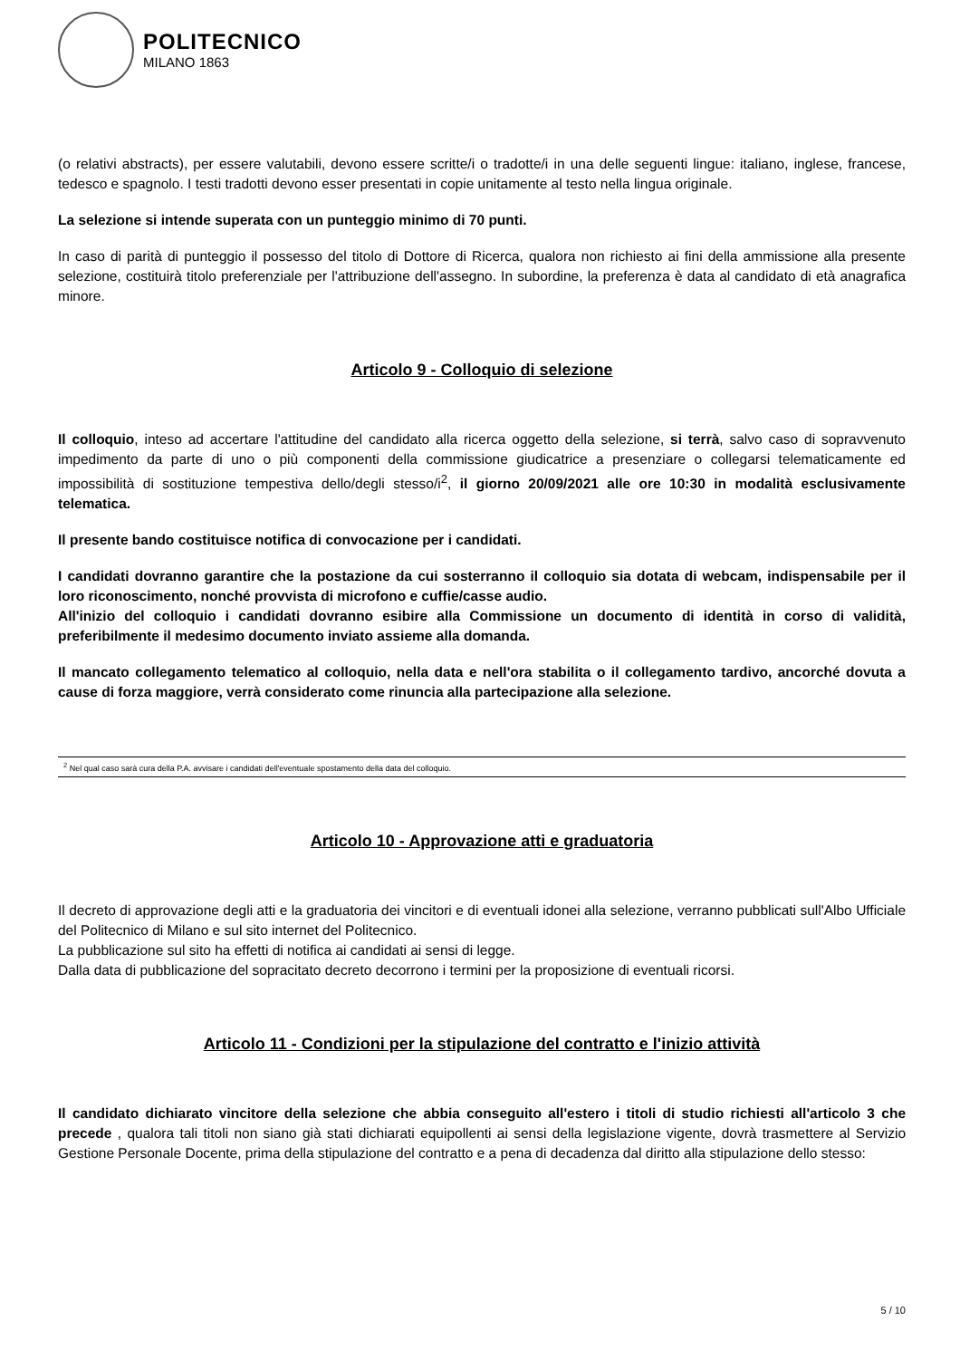POLITECNICO
MILANO 1863
(o relativi abstracts), per essere valutabili, devono essere scritte/i o tradotte/i in una delle seguenti lingue: italiano, inglese, francese, tedesco e spagnolo. I testi tradotti devono esser presentati in copie unitamente al testo nella lingua originale.
La selezione si intende superata con un punteggio minimo di 70 punti.
In caso di parità di punteggio il possesso del titolo di Dottore di Ricerca, qualora non richiesto ai fini della ammissione alla presente selezione, costituirà titolo preferenziale per l'attribuzione dell'assegno. In subordine, la preferenza è data al candidato di età anagrafica minore.
Articolo 9 - Colloquio di selezione
Il colloquio, inteso ad accertare l'attitudine del candidato alla ricerca oggetto della selezione, si terrà, salvo caso di sopravvenuto impedimento da parte di uno o più componenti della commissione giudicatrice a presenziare o collegarsi telematicamente ed impossibilità di sostituzione tempestiva dello/degli stesso/i<sup>2</sup>, il giorno 20/09/2021 alle ore 10:30 in modalità esclusivamente telematica.
Il presente bando costituisce notifica di convocazione per i candidati.
I candidati dovranno garantire che la postazione da cui sosterranno il colloquio sia dotata di webcam, indispensabile per il loro riconoscimento, nonché provvista di microfono e cuffie/casse audio.
All'inizio del colloquio i candidati dovranno esibire alla Commissione un documento di identità in corso di validità, preferibilmente il medesimo documento inviato assieme alla domanda.
Il mancato collegamento telematico al colloquio, nella data e nell'ora stabilita o il collegamento tardivo, ancorché dovuta a cause di forza maggiore, verrà considerato come rinuncia alla partecipazione alla selezione.
<sup>2</sup> Nel qual caso sarà cura della P.A. avvisare i candidati dell'eventuale spostamento della data del colloquio.
Articolo 10 - Approvazione atti e graduatoria
Il decreto di approvazione degli atti e la graduatoria dei vincitori e di eventuali idonei alla selezione, verranno pubblicati sull'Albo Ufficiale del Politecnico di Milano e sul sito internet del Politecnico.
La pubblicazione sul sito ha effetti di notifica ai candidati ai sensi di legge.
Dalla data di pubblicazione del sopracitato decreto decorrono i termini per la proposizione di eventuali ricorsi.
Articolo 11 - Condizioni per la stipulazione del contratto e l'inizio attività
Il candidato dichiarato vincitore della selezione che abbia conseguito all'estero i titoli di studio richiesti all'articolo 3 che precede , qualora tali titoli non siano già stati dichiarati equipollenti ai sensi della legislazione vigente, dovrà trasmettere al Servizio Gestione Personale Docente, prima della stipulazione del contratto e a pena di decadenza dal diritto alla stipulazione dello stesso:
5 / 10